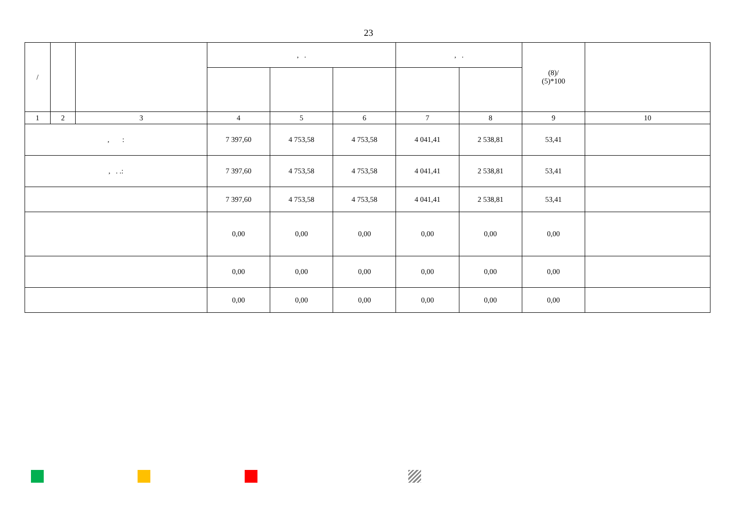23
| / | | | , . | | | , . | | (8)/ (5)*100 | |
| --- | --- | --- | --- | --- | --- | --- | --- | --- | --- |
| 1 | 2 | 3 | 4 | 5 | 6 | 7 | 8 | 9 | 10 |
| , : | | | 7 397,60 | 4 753,58 | 4 753,58 | 4 041,41 | 2 538,81 | 53,41 | |
| , . .: | | | 7 397,60 | 4 753,58 | 4 753,58 | 4 041,41 | 2 538,81 | 53,41 | |
| | | | 7 397,60 | 4 753,58 | 4 753,58 | 4 041,41 | 2 538,81 | 53,41 | |
| | | | 0,00 | 0,00 | 0,00 | 0,00 | 0,00 | 0,00 | |
| | | | 0,00 | 0,00 | 0,00 | 0,00 | 0,00 | 0,00 | |
| | | | 0,00 | 0,00 | 0,00 | 0,00 | 0,00 | 0,00 | |